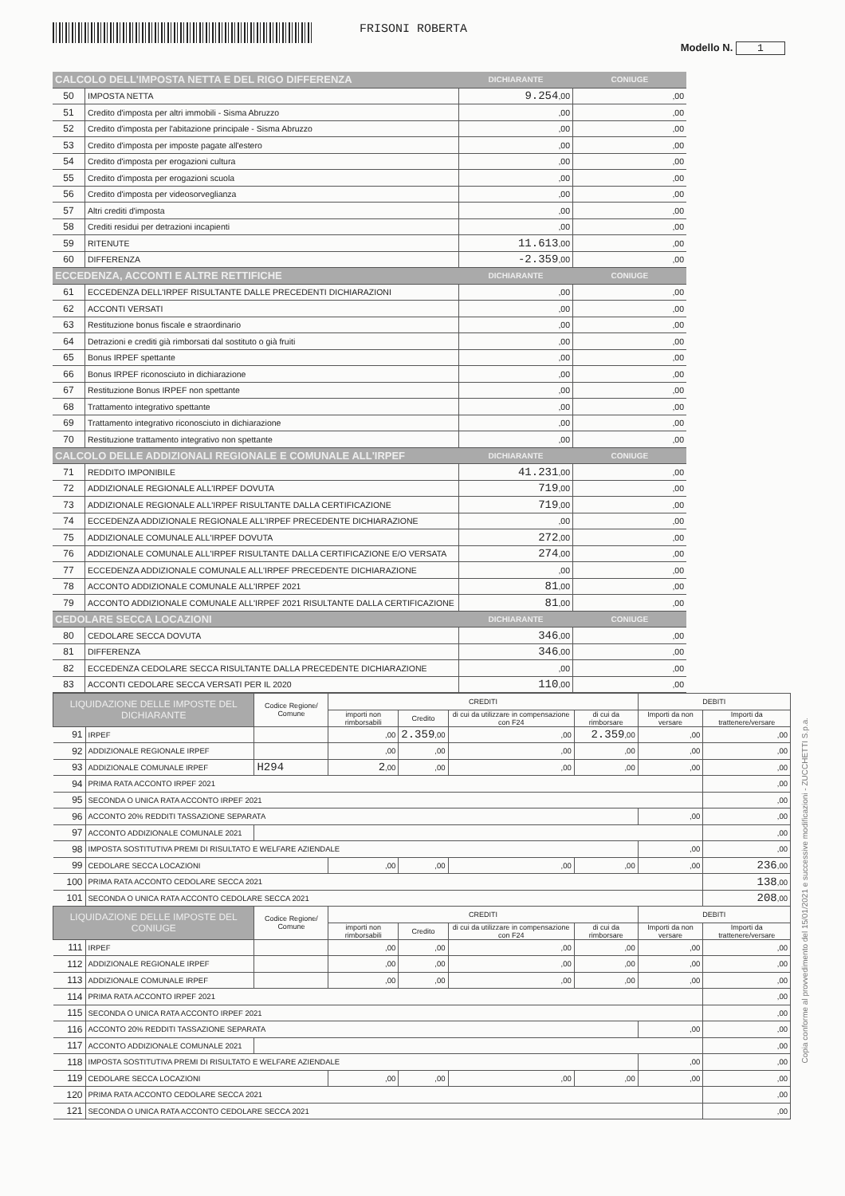FRISONI ROBERTA
Modello N. 1
| CALCOLO DELL'IMPOSTA NETTA E DEL RIGO DIFFERENZA | | DICHIARANTE | CONIUGE |
| --- | --- | --- | --- |
| 50 | IMPOSTA NETTA | 9.254 ,00 | ,00 |
| 51 | Credito d'imposta per altri immobili - Sisma Abruzzo | ,00 | ,00 |
| 52 | Credito d'imposta per l'abitazione principale - Sisma Abruzzo | ,00 | ,00 |
| 53 | Credito d'imposta per imposte pagate all'estero | ,00 | ,00 |
| 54 | Credito d'imposta per erogazioni cultura | ,00 | ,00 |
| 55 | Credito d'imposta per erogazioni scuola | ,00 | ,00 |
| 56 | Credito d'imposta per videosorveglianza | ,00 | ,00 |
| 57 | Altri crediti d'imposta | ,00 | ,00 |
| 58 | Crediti residui per detrazioni incapienti | ,00 | ,00 |
| 59 | RITENUTE | 11.613 ,00 | ,00 |
| 60 | DIFFERENZA | -2.359 ,00 | ,00 |
| ECCEDENZA, ACCONTI E ALTRE RETTIFICHE | | DICHIARANTE | CONIUGE |
| 61 | ECCEDENZA DELL'IRPEF RISULTANTE DALLE PRECEDENTI DICHIARAZIONI | ,00 | ,00 |
| 62 | ACCONTI VERSATI | ,00 | ,00 |
| 63 | Restituzione bonus fiscale e straordinario | ,00 | ,00 |
| 64 | Detrazioni e crediti già rimborsati dal sostituto o già fruiti | ,00 | ,00 |
| 65 | Bonus IRPEF spettante | ,00 | ,00 |
| 66 | Bonus IRPEF riconosciuto in dichiarazione | ,00 | ,00 |
| 67 | Restituzione Bonus IRPEF non spettante | ,00 | ,00 |
| 68 | Trattamento integrativo spettante | ,00 | ,00 |
| 69 | Trattamento integrativo riconosciuto in dichiarazione | ,00 | ,00 |
| 70 | Restituzione trattamento integrativo non spettante | ,00 | ,00 |
| CALCOLO DELLE ADDIZIONALI REGIONALE E COMUNALE ALL'IRPEF | | DICHIARANTE | CONIUGE |
| 71 | REDDITO IMPONIBILE | 41.231 ,00 | ,00 |
| 72 | ADDIZIONALE REGIONALE ALL'IRPEF DOVUTA | 719 ,00 | ,00 |
| 73 | ADDIZIONALE REGIONALE ALL'IRPEF RISULTANTE DALLA CERTIFICAZIONE | 719 ,00 | ,00 |
| 74 | ECCEDENZA ADDIZIONALE REGIONALE ALL'IRPEF PRECEDENTE DICHIARAZIONE | ,00 | ,00 |
| 75 | ADDIZIONALE COMUNALE ALL'IRPEF DOVUTA | 272 ,00 | ,00 |
| 76 | ADDIZIONALE COMUNALE ALL'IRPEF RISULTANTE DALLA CERTIFICAZIONE E/O VERSATA | 274 ,00 | ,00 |
| 77 | ECCEDENZA ADDIZIONALE COMUNALE ALL'IRPEF PRECEDENTE DICHIARAZIONE | ,00 | ,00 |
| 78 | ACCONTO ADDIZIONALE COMUNALE ALL'IRPEF 2021 | 81 ,00 | ,00 |
| 79 | ACCONTO ADDIZIONALE COMUNALE ALL'IRPEF 2021 RISULTANTE DALLA CERTIFICAZIONE | 81 ,00 | ,00 |
| CEDOLARE SECCA LOCAZIONI | | DICHIARANTE | CONIUGE |
| 80 | CEDOLARE SECCA DOVUTA | 346 ,00 | ,00 |
| 81 | DIFFERENZA | 346 ,00 | ,00 |
| 82 | ECCEDENZA CEDOLARE SECCA RISULTANTE DALLA PRECEDENTE DICHIARAZIONE | ,00 | ,00 |
| 83 | ACCONTI CEDOLARE SECCA VERSATI PER IL 2020 | 110 ,00 | ,00 |
| LIQUIDAZIONE DELLE IMPOSTE DEL DICHIARANTE | | Codice Regione/ Comune | CREDITI | | | | DEBITI | |
| --- | --- | --- | --- | --- | --- | --- | --- | --- |
| | | | importi non rimborsabili | Credito | di cui da utilizzare in compensazione con F24 | di cui da rimborsare | Importi da non versare | Importi da trattenere/versare |
| 91 | IRPEF | | ,00 | 2.359 ,00 | ,00 | 2.359 ,00 | ,00 | ,00 |
| 92 | ADDIZIONALE REGIONALE IRPEF | | ,00 | ,00 | ,00 | ,00 | ,00 | ,00 |
| 93 | ADDIZIONALE COMUNALE IRPEF | H294 | 2 ,00 | ,00 | ,00 | ,00 | ,00 | ,00 |
| 94 | PRIMA RATA ACCONTO IRPEF 2021 | | | | | | | ,00 |
| 95 | SECONDA O UNICA RATA ACCONTO IRPEF 2021 | | | | | | | ,00 |
| 96 | ACCONTO 20% REDDITI TASSAZIONE SEPARATA | | | | | | ,00 | ,00 |
| 97 | ACCONTO ADDIZIONALE COMUNALE 2021 | | | | | | | ,00 |
| 98 | IMPOSTA SOSTITUTIVA PREMI DI RISULTATO E WELFARE AZIENDALE | | | | | | ,00 | ,00 |
| 99 | CEDOLARE SECCA LOCAZIONI | | ,00 | ,00 | ,00 | ,00 | ,00 | 236 ,00 |
| 100 | PRIMA RATA ACCONTO CEDOLARE SECCA 2021 | | | | | | | 138 ,00 |
| 101 | SECONDA O UNICA RATA ACCONTO CEDOLARE SECCA 2021 | | | | | | | 208 ,00 |
| LIQUIDAZIONE DELLE IMPOSTE DEL CONIUGE | | Codice Regione/ Comune | CREDITI | | | | DEBITI | |
| | | | importi non rimborsabili | Credito | di cui da utilizzare in compensazione con F24 | di cui da rimborsare | Importi da non versare | Importi da trattenere/versare |
| 111 | IRPEF | | ,00 | ,00 | ,00 | ,00 | ,00 | ,00 |
| 112 | ADDIZIONALE REGIONALE IRPEF | | ,00 | ,00 | ,00 | ,00 | ,00 | ,00 |
| 113 | ADDIZIONALE COMUNALE IRPEF | | ,00 | ,00 | ,00 | ,00 | ,00 | ,00 |
| 114 | PRIMA RATA ACCONTO IRPEF 2021 | | | | | | | ,00 |
| 115 | SECONDA O UNICA RATA ACCONTO IRPEF 2021 | | | | | | | ,00 |
| 116 | ACCONTO 20% REDDITI TASSAZIONE SEPARATA | | | | | | ,00 | ,00 |
| 117 | ACCONTO ADDIZIONALE COMUNALE 2021 | | | | | | | ,00 |
| 118 | IMPOSTA SOSTITUTIVA PREMI DI RISULTATO E WELFARE AZIENDALE | | | | | | ,00 | ,00 |
| 119 | CEDOLARE SECCA LOCAZIONI | | ,00 | ,00 | ,00 | ,00 | ,00 | ,00 |
| 120 | PRIMA RATA ACCONTO CEDOLARE SECCA 2021 | | | | | | | ,00 |
| 121 | SECONDA O UNICA RATA ACCONTO CEDOLARE SECCA 2021 | | | | | | | ,00 |
Copia conforme al provvedimento del 15/01/2021 e successive modificazioni - ZUCCHETTI S.p.a.